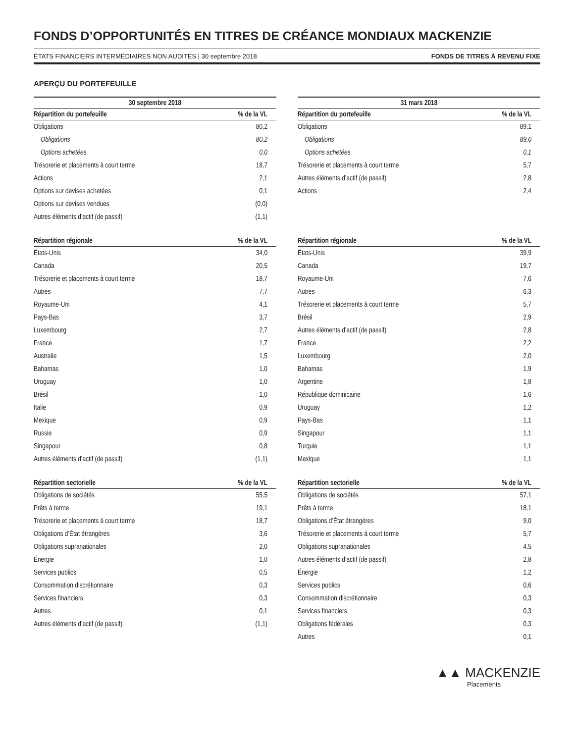FONDS D’OPPORTUNITÉS EN TITRES DE CRÉANCE MONDIAUX MACKENZIE
ÉTATS FINANCIERS INTERMÉDIAIRES NON AUDITÉS | 30 septembre 2018 FONDS DE TITRES À REVENU FIXE
APERÇU DU PORTEFEUILLE
| 30 septembre 2018 | |
| --- | --- |
| Répartition du portefeuille | % de la VL |
| Obligations | 80,2 |
| Obligations | 80,2 |
| Options achetées | 0,0 |
| Trésorerie et placements à court terme | 18,7 |
| Actions | 2,1 |
| Options sur devises achetées | 0,1 |
| Options sur devises vendues | (0,0) |
| Autres éléments d’actif (de passif) | (1,1) |
| Répartition régionale | % de la VL |
| --- | --- |
| États-Unis | 34,0 |
| Canada | 20,5 |
| Trésorerie et placements à court terme | 18,7 |
| Autres | 7,7 |
| Royaume-Uni | 4,1 |
| Pays-Bas | 3,7 |
| Luxembourg | 2,7 |
| France | 1,7 |
| Australie | 1,5 |
| Bahamas | 1,0 |
| Uruguay | 1,0 |
| Brésil | 1,0 |
| Italie | 0,9 |
| Mexique | 0,9 |
| Russie | 0,9 |
| Singapour | 0,8 |
| Autres éléments d’actif (de passif) | (1,1) |
| Répartition sectorielle | % de la VL |
| --- | --- |
| Obligations de sociétés | 55,5 |
| Prêts à terme | 19,1 |
| Trésorerie et placements à court terme | 18,7 |
| Obligations d’État étrangères | 3,6 |
| Obligations supranationales | 2,0 |
| Énergie | 1,0 |
| Services publics | 0,5 |
| Consommation discrétionnaire | 0,3 |
| Services financiers | 0,3 |
| Autres | 0,1 |
| Autres éléments d’actif (de passif) | (1,1) |
| 31 mars 2018 | |
| --- | --- |
| Répartition du portefeuille | % de la VL |
| Obligations | 89,1 |
| Obligations | 89,0 |
| Options achetées | 0,1 |
| Trésorerie et placements à court terme | 5,7 |
| Autres éléments d’actif (de passif) | 2,8 |
| Actions | 2,4 |
| Répartition régionale | % de la VL |
| --- | --- |
| États-Unis | 39,9 |
| Canada | 19,7 |
| Royaume-Uni | 7,6 |
| Autres | 6,3 |
| Trésorerie et placements à court terme | 5,7 |
| Brésil | 2,9 |
| Autres éléments d’actif (de passif) | 2,8 |
| France | 2,2 |
| Luxembourg | 2,0 |
| Bahamas | 1,9 |
| Argentine | 1,8 |
| République dominicaine | 1,6 |
| Uruguay | 1,2 |
| Pays-Bas | 1,1 |
| Singapour | 1,1 |
| Turquie | 1,1 |
| Mexique | 1,1 |
| Répartition sectorielle | % de la VL |
| --- | --- |
| Obligations de sociétés | 57,1 |
| Prêts à terme | 18,1 |
| Obligations d’État étrangères | 9,0 |
| Trésorerie et placements à court terme | 5,7 |
| Obligations supranationales | 4,5 |
| Autres éléments d’actif (de passif) | 2,8 |
| Énergie | 1,2 |
| Services publics | 0,6 |
| Consommation discrétionnaire | 0,3 |
| Services financiers | 0,3 |
| Obligations fédérales | 0,3 |
| Autres | 0,1 |
▲▲ MACKENZIE
Placements